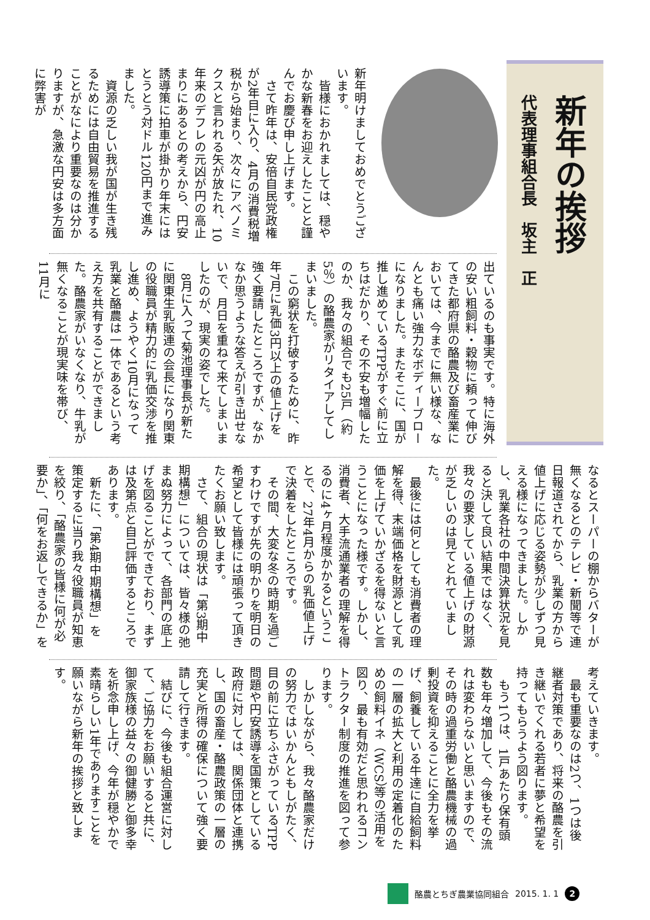新年の挨拶
代表理事組合長　坂主　正
新年明けましておめでとうございます。
　皆様におかれましては、穏やかな新春をお迎えしたことと謹んでお慶び申し上げます。
　さて昨年は、安倍自民党政権が2年目に入り、4月の消費税増税から始まり、次々にアベノミクスと言われる矢が放たれ、10年来のデフレの元凶が円の高止まりにあるとの考えから、円安誘導策に拍車が掛かり年末にはとうとう対ドル120円まで進みました。
　資源の乏しい我が国が生き残るためには自由貿易を推進することがなにより重要なのは分かりますが、急激な円安は多方面に弊害が
出ているのも事実です。特に海外の安い粗飼料・穀物に頼って伸びてきた都府県の酪農及び畜産業においては、今までに無い様な、なんとも痛い強力なボディーブローになりました。またそこに、国が推し進めているTPPがすぐ前に立ちはだかり、その不安も増幅したのか、我々の組合でも25戸（約5％）の酪農家がリタイアしてしまいました。
　この窮状を打破するために、昨年7月に乳価3円以上の値上げを強く要請したところですが、なかなか思うような答えが引き出せないで、月日を重ねて来てしまいましたのが、現実の姿でした。
　8月に入って菊池理事長が新たに関東生乳販連の会長になり関東の役職員が精力的に乳価交渉を推し進め、ようやく10月になって乳業と酪農は一体であるという考え方を共有することができました。酪農家がいなくなり、牛乳が無くなることが現実味を帯び、11月に
なるとスーパーの棚からバターが無くなるとのテレビ・新聞等で連日報道されてから、乳業の方から値上げに応じる姿勢が少しずつ見える様になってきました。しかし、乳業各社の中間決算状況を見ると決して良い結果ではなく、我々の要求している値上げの財源が乏しいのは見てとれていました。
　最後には何としても消費者の理解を得、末端価格を財源として乳価を上げていかざるを得ないと言うことになった様です。しかし、消費者、大手流通業者の理解を得るのに4ヶ月程度かかるということで、27年4月からの乳価値上げで決着をしたところです。
　その間、大変な冬の時期を過ごすわけですが先の明かりを明日の希望として皆様には頑張って頂きたくお願い致します。
　さて、組合の現状は「第3期中期構想」については、皆々様の弛まぬ努力によって、各部門の底上げを図ることができており、まずは及第点と自己評価するところであります。
　新たに、「第4期中期構想」を策定するに当り我々役職員が知恵を絞り、「酪農家の皆様に何が必要か」、「何をお返しできるか」を
考えていきます。
　最も重要なのは2つ、1つは後継者対策であり、将来の酪農を引き継いでくれる若者に夢と希望を持ってもらうよう図ります。
　もう1つは、1戸あたり保有頭数も年々増加して、今後もその流れは変わらないと思いますので、その時の過重労働と酪農機械の過剰投資を抑えることに全力を挙げ、飼養している牛達に自給飼料の一層の拡大と利用の定着化のための飼料イネ（WCS）等の活用を図り、最も有効だと思われるコントラクター制度の推進を図って参ります。
　しかしながら、我々酪農家だけの努力ではいかんともしがたく、目の前に立ちふさがっているTPP問題や円安誘導を国策としている政府に対しては、関係団体と連携し、国の畜産・酪農政策の一層の充実と所得の確保について強く要請して行きます。
　結びに、今後も組合運営に対して、ご協力をお願いすると共に、御家族様の益々の御健勝と御多幸を祈念申し上げ、今年が穏やかで素晴らしい1年でありますことを願いながら新年の挨拶と致します。
酪農とちぎ農業協同組合 2015. 1. 1 2